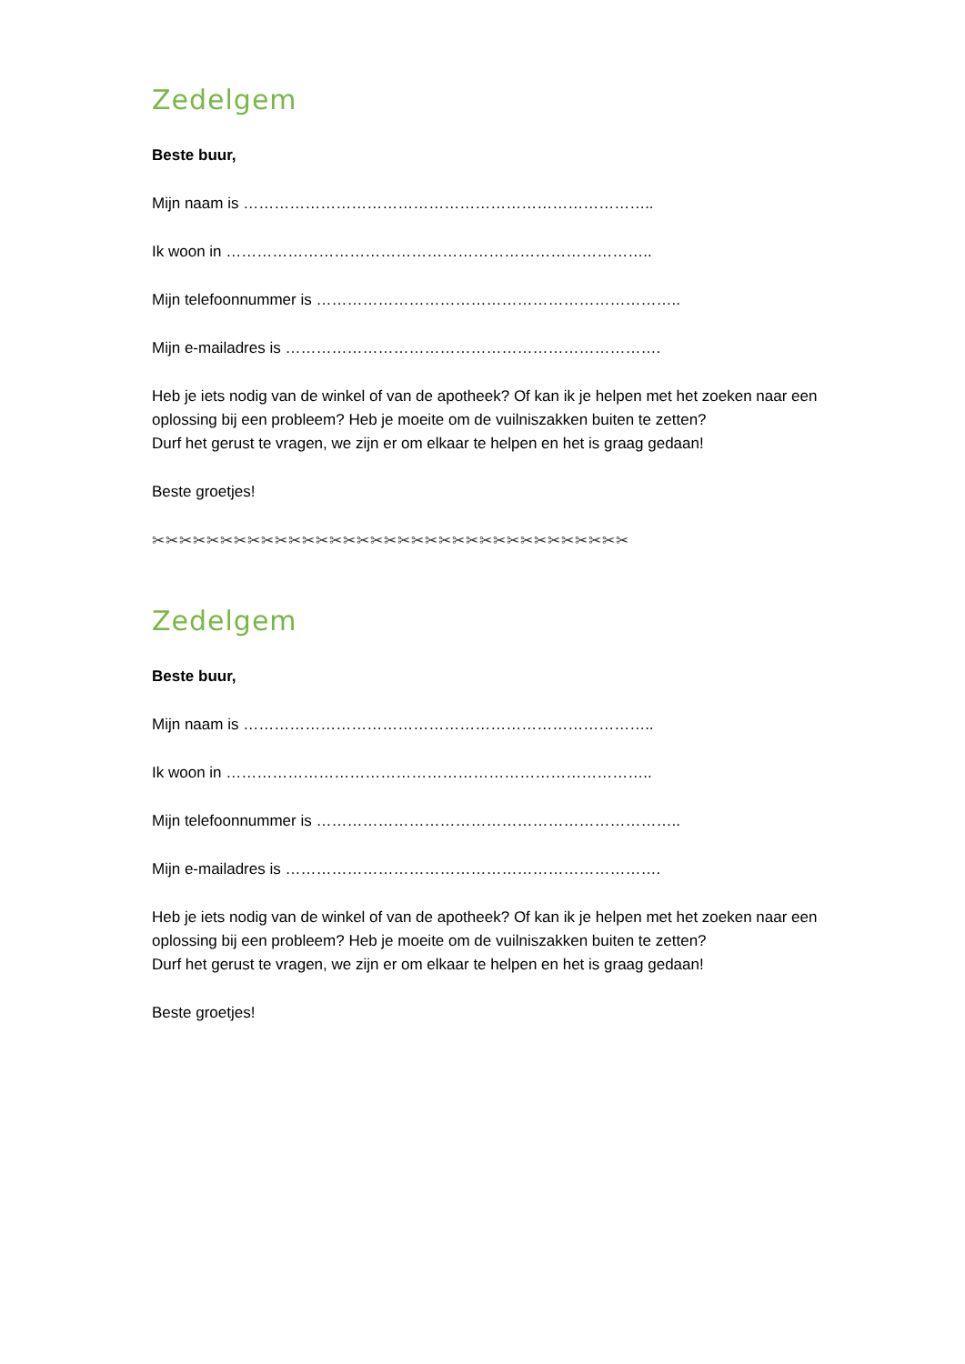Zedelgem
Beste buur,
Mijn naam is ……………………………………………………………………..
Ik woon in ………………………………………………………………………..
Mijn telefoonnummer is ……………………………………………………………..
Mijn e-mailadres is ……………………………………………………………….
Heb je iets nodig van de winkel of van de apotheek? Of kan ik je helpen met het zoeken naar een oplossing bij een probleem? Heb je moeite om de vuilniszakken buiten te zetten?
Durf het gerust te vragen, we zijn er om elkaar te helpen en het is graag gedaan!
Beste groetjes!
✂✂✂✂✂✂✂✂✂✂✂✂✂✂✂✂✂✂✂✂✂✂✂✂✂✂✂✂✂✂✂✂✂✂✂
Zedelgem
Beste buur,
Mijn naam is ……………………………………………………………………..
Ik woon in ………………………………………………………………………..
Mijn telefoonnummer is ……………………………………………………………..
Mijn e-mailadres is ……………………………………………………………….
Heb je iets nodig van de winkel of van de apotheek? Of kan ik je helpen met het zoeken naar een oplossing bij een probleem? Heb je moeite om de vuilniszakken buiten te zetten?
Durf het gerust te vragen, we zijn er om elkaar te helpen en het is graag gedaan!
Beste groetjes!